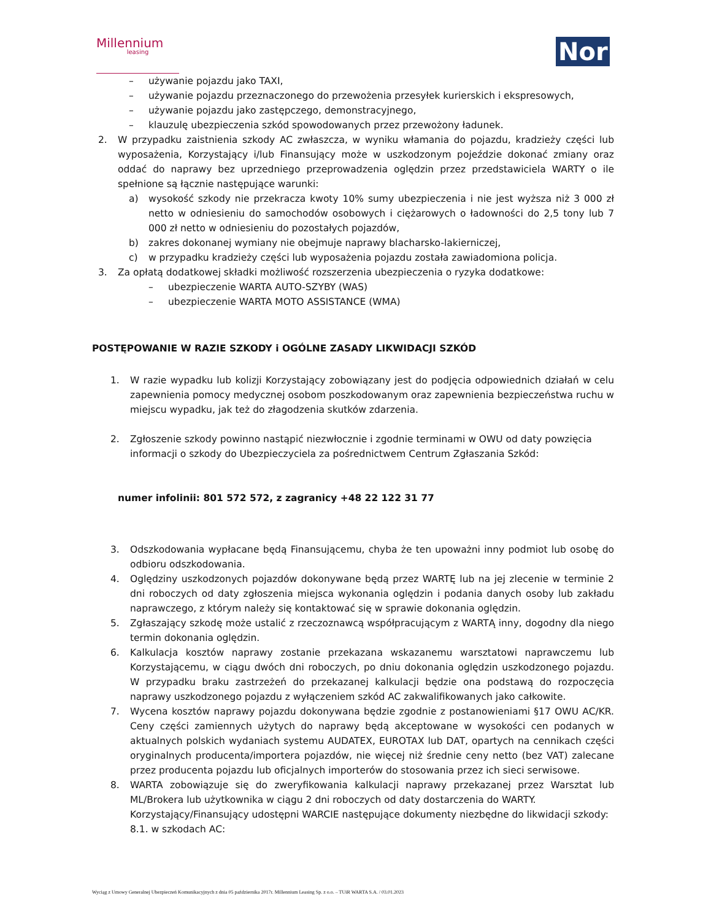Millennium
leasing
Nor
– używanie pojazdu jako TAXI,
– używanie pojazdu przeznaczonego do przewożenia przesyłek kurierskich i ekspresowych,
– używanie pojazdu jako zastępczego, demonstracyjnego,
– klauzulę ubezpieczenia szkód spowodowanych przez przewożony ładunek.
2. W przypadku zaistnienia szkody AC zwłaszcza, w wyniku włamania do pojazdu, kradzieży części lub wyposażenia, Korzystający i/lub Finansujący może w uszkodzonym pojeździe dokonać zmiany oraz oddać do naprawy bez uprzedniego przeprowadzenia oględzin przez przedstawiciela WARTY o ile spełnione są łącznie następujące warunki:
a) wysokość szkody nie przekracza kwoty 10% sumy ubezpieczenia i nie jest wyższa niż 3 000 zł netto w odniesieniu do samochodów osobowych i ciężarowych o ładowności do 2,5 tony lub 7 000 zł netto w odniesieniu do pozostałych pojazdów,
b) zakres dokonanej wymiany nie obejmuje naprawy blacharsko-lakierniczej,
c) w przypadku kradzieży części lub wyposażenia pojazdu została zawiadomiona policja.
3. Za opłatą dodatkowej składki możliwość rozszerzenia ubezpieczenia o ryzyka dodatkowe:
– ubezpieczenie WARTA AUTO-SZYBY (WAS)
– ubezpieczenie WARTA MOTO ASSISTANCE (WMA)
POSTĘPOWANIE W RAZIE SZKODY i OGÓLNE ZASADY LIKWIDACJI SZKÓD
1. W razie wypadku lub kolizji Korzystający zobowiązany jest do podjęcia odpowiednich działań w celu zapewnienia pomocy medycznej osobom poszkodowanym oraz zapewnienia bezpieczeństwa ruchu w miejscu wypadku, jak też do złagodzenia skutków zdarzenia.
2. Zgłoszenie szkody powinno nastąpić niezwłocznie i zgodnie terminami w OWU od daty powzięcia informacji o szkody do Ubezpieczyciela za pośrednictwem Centrum Zgłaszania Szkód:
numer infolinii: 801 572 572, z zagranicy +48 22 122 31 77
3. Odszkodowania wypłacane będą Finansującemu, chyba że ten upoważni inny podmiot lub osobę do odbioru odszkodowania.
4. Oględziny uszkodzonych pojazdów dokonywane będą przez WARTĘ lub na jej zlecenie w terminie 2 dni roboczych od daty zgłoszenia miejsca wykonania oględzin i podania danych osoby lub zakładu naprawczego, z którym należy się kontaktować się w sprawie dokonania oględzin.
5. Zgłaszający szkodę może ustalić z rzeczoznawcą współpracującym z WARTĄ inny, dogodny dla niego termin dokonania oględzin.
6. Kalkulacja kosztów naprawy zostanie przekazana wskazanemu warsztatowi naprawczemu lub Korzystającemu, w ciągu dwóch dni roboczych, po dniu dokonania oględzin uszkodzonego pojazdu. W przypadku braku zastrzeżeń do przekazanej kalkulacji będzie ona podstawą do rozpoczęcia naprawy uszkodzonego pojazdu z wyłączeniem szkód AC zakwalifikowanych jako całkowite.
7. Wycena kosztów naprawy pojazdu dokonywana będzie zgodnie z postanowieniami §17 OWU AC/KR. Ceny części zamiennych użytych do naprawy będą akceptowane w wysokości cen podanych w aktualnych polskich wydaniach systemu AUDATEX, EUROTAX lub DAT, opartych na cennikach części oryginalnych producenta/importera pojazdów, nie więcej niż średnie ceny netto (bez VAT) zalecane przez producenta pojazdu lub oficjalnych importerów do stosowania przez ich sieci serwisowe.
8. WARTA zobowiązuje się do zweryfikowania kalkulacji naprawy przekazanej przez Warsztat lub ML/Brokera lub użytkownika w ciągu 2 dni roboczych od daty dostarczenia do WARTY.
Korzystający/Finansujący udostępni WARCIE następujące dokumenty niezbędne do likwidacji szkody:
8.1. w szkodach AC:
Wyciąg z Umowy Generalnej Ubezpieczeń Komunikacyjnych z dnia 05 października 2017r. Millennium Leasing Sp. z o.o. – TUiR WARTA S.A. / 03.01.2023